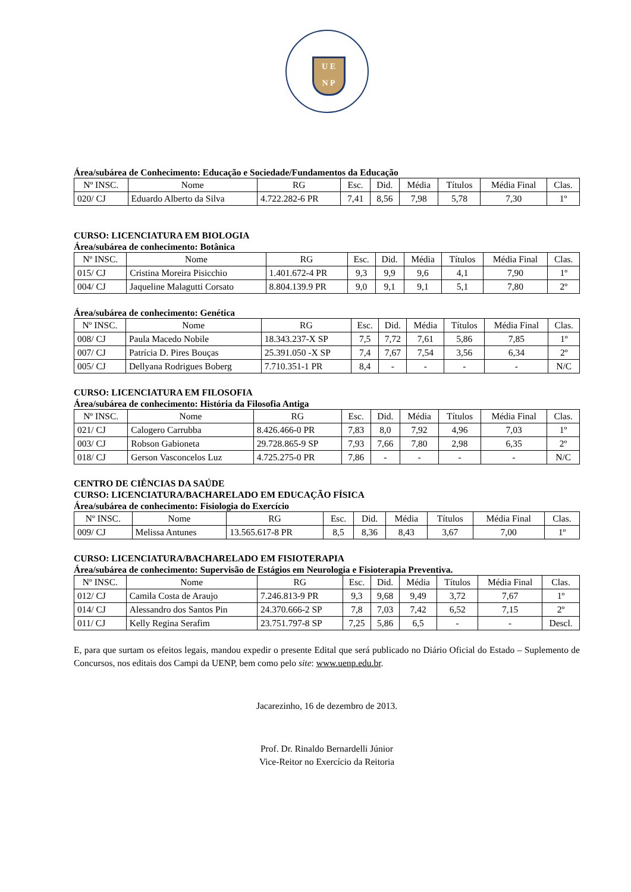U E
N P
Área/subárea de Conhecimento: Educação e Sociedade/Fundamentos da Educação
| Nº INSC. | Nome | RG | Esc. | Did. | Média | Títulos | Média Final | Clas. |
| --- | --- | --- | --- | --- | --- | --- | --- | --- |
| 020/ CJ | Eduardo Alberto da Silva | 4.722.282-6 PR | 7,41 | 8,56 | 7,98 | 5,78 | 7,30 | 1º |
CURSO: LICENCIATURA EM BIOLOGIA
Área/subárea de conhecimento: Botânica
| Nº INSC. | Nome | RG | Esc. | Did. | Média | Títulos | Média Final | Clas. |
| --- | --- | --- | --- | --- | --- | --- | --- | --- |
| 015/ CJ | Cristina Moreira Pisicchio | 1.401.672-4 PR | 9,3 | 9,9 | 9,6 | 4,1 | 7,90 | 1º |
| 004/ CJ | Jaqueline Malagutti Corsato | 8.804.139.9 PR | 9,0 | 9,1 | 9,1 | 5,1 | 7,80 | 2º |
Área/subárea de conhecimento: Genética
| Nº INSC. | Nome | RG | Esc. | Did. | Média | Títulos | Média Final | Clas. |
| --- | --- | --- | --- | --- | --- | --- | --- | --- |
| 008/ CJ | Paula Macedo Nobile | 18.343.237-X SP | 7,5 | 7,72 | 7,61 | 5,86 | 7,85 | 1º |
| 007/ CJ | Patrícia D. Pires Bouças | 25.391.050 -X SP | 7,4 | 7,67 | 7,54 | 3,56 | 6,34 | 2º |
| 005/ CJ | Dellyana Rodrigues Boberg | 7.710.351-1 PR | 8,4 | - | - | - | - | N/C |
CURSO: LICENCIATURA EM FILOSOFIA
Área/subárea de conhecimento: História da Filosofia Antiga
| Nº INSC. | Nome | RG | Esc. | Did. | Média | Títulos | Média Final | Clas. |
| --- | --- | --- | --- | --- | --- | --- | --- | --- |
| 021/ CJ | Calogero Carrubba | 8.426.466-0 PR | 7,83 | 8,0 | 7,92 | 4,96 | 7,03 | 1º |
| 003/ CJ | Robson Gabioneta | 29.728.865-9 SP | 7,93 | 7,66 | 7,80 | 2,98 | 6,35 | 2º |
| 018/ CJ | Gerson Vasconcelos Luz | 4.725.275-0 PR | 7,86 | - | - | - | - | N/C |
CENTRO DE CIÊNCIAS DA SAÚDE
CURSO: LICENCIATURA/BACHARELADO EM EDUCAÇÃO FÍSICA
Área/subárea de conhecimento: Fisiologia do Exercício
| Nº INSC. | Nome | RG | Esc. | Did. | Média | Títulos | Média Final | Clas. |
| --- | --- | --- | --- | --- | --- | --- | --- | --- |
| 009/ CJ | Melissa Antunes | 13.565.617-8 PR | 8,5 | 8,36 | 8,43 | 3,67 | 7,00 | 1º |
CURSO: LICENCIATURA/BACHARELADO EM FISIOTERAPIA
Área/subárea de conhecimento: Supervisão de Estágios em Neurologia e Fisioterapia Preventiva.
| Nº INSC. | Nome | RG | Esc. | Did. | Média | Títulos | Média Final | Clas. |
| --- | --- | --- | --- | --- | --- | --- | --- | --- |
| 012/ CJ | Camila Costa de Araujo | 7.246.813-9 PR | 9,3 | 9,68 | 9,49 | 3,72 | 7,67 | 1º |
| 014/ CJ | Alessandro dos Santos Pin | 24.370.666-2 SP | 7,8 | 7,03 | 7,42 | 6,52 | 7,15 | 2º |
| 011/ CJ | Kelly Regina Serafim | 23.751.797-8 SP | 7,25 | 5,86 | 6,5 | - | - | Descl. |
E, para que surtam os efeitos legais, mandou expedir o presente Edital que será publicado no Diário Oficial do Estado – Suplemento de Concursos, nos editais dos Campi da UENP, bem como pelo site: www.uenp.edu.br.
Jacarezinho, 16 de dezembro de 2013.
Prof. Dr. Rinaldo Bernardelli Júnior
Vice-Reitor no Exercício da Reitoria